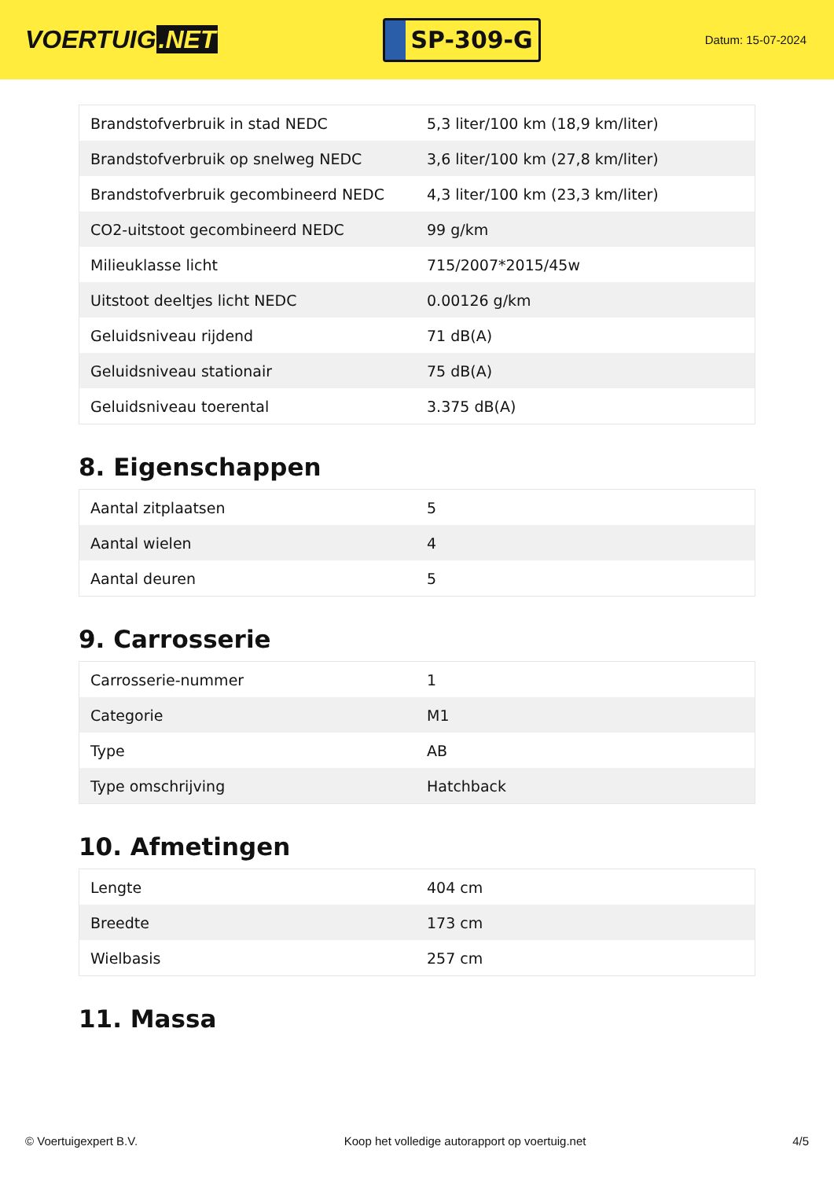VOERTUIG.NET
SP-309-G
Datum: 15-07-2024
| Brandstofverbruik in stad NEDC | 5,3 liter/100 km (18,9 km/liter) |
| Brandstofverbruik op snelweg NEDC | 3,6 liter/100 km (27,8 km/liter) |
| Brandstofverbruik gecombineerd NEDC | 4,3 liter/100 km (23,3 km/liter) |
| CO2-uitstoot gecombineerd NEDC | 99 g/km |
| Milieuklasse licht | 715/2007*2015/45w |
| Uitstoot deeltjes licht NEDC | 0.00126 g/km |
| Geluidsniveau rijdend | 71 dB(A) |
| Geluidsniveau stationair | 75 dB(A) |
| Geluidsniveau toerental | 3.375 dB(A) |
8. Eigenschappen
| Aantal zitplaatsen | 5 |
| Aantal wielen | 4 |
| Aantal deuren | 5 |
9. Carrosserie
| Carrosserie-nummer | 1 |
| Categorie | M1 |
| Type | AB |
| Type omschrijving | Hatchback |
10. Afmetingen
| Lengte | 404 cm |
| Breedte | 173 cm |
| Wielbasis | 257 cm |
11. Massa
© Voertuigexpert B.V. Koop het volledige autorapport op voertuig.net 4/5